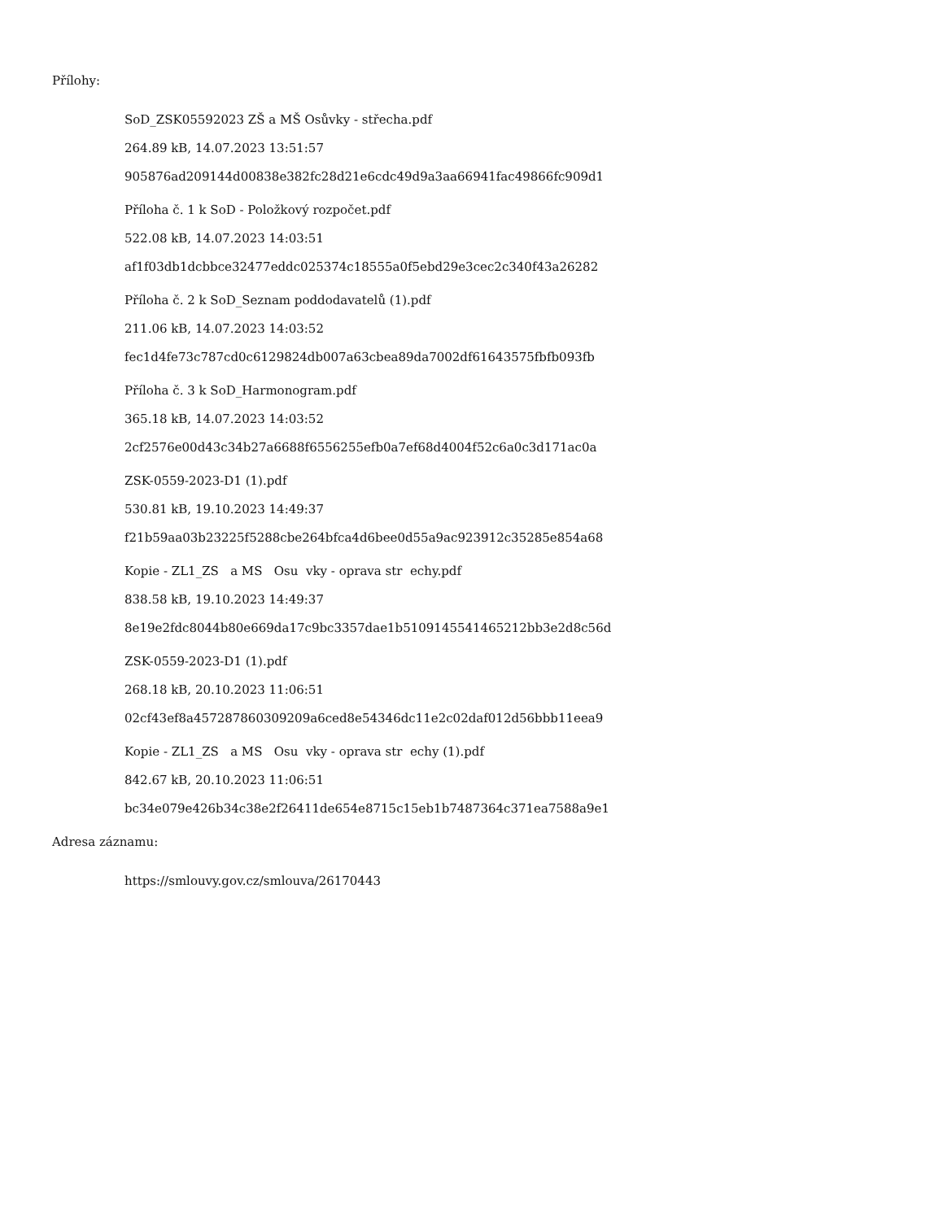Přílohy:
SoD_ZSK05592023 ZŠ a MŠ Osůvky - střecha.pdf
264.89 kB, 14.07.2023 13:51:57
905876ad209144d00838e382fc28d21e6cdc49d9a3aa66941fac49866fc909d1
Příloha č. 1 k SoD - Položkový rozpočet.pdf
522.08 kB, 14.07.2023 14:03:51
af1f03db1dcbbce32477eddc025374c18555a0f5ebd29e3cec2c340f43a26282
Příloha č. 2 k SoD_Seznam poddodavatelů (1).pdf
211.06 kB, 14.07.2023 14:03:52
fec1d4fe73c787cd0c6129824db007a63cbea89da7002df61643575fbfb093fb
Příloha č. 3 k SoD_Harmonogram.pdf
365.18 kB, 14.07.2023 14:03:52
2cf2576e00d43c34b27a6688f6556255efb0a7ef68d4004f52c6a0c3d171ac0a
ZSK-0559-2023-D1 (1).pdf
530.81 kB, 19.10.2023 14:49:37
f21b59aa03b23225f5288cbe264bfca4d6bee0d55a9ac923912c35285e854a68
Kopie - ZL1_ZS a MS Osu vky - oprava str echy.pdf
838.58 kB, 19.10.2023 14:49:37
8e19e2fdc8044b80e669da17c9bc3357dae1b5109145541465212bb3e2d8c56d
ZSK-0559-2023-D1 (1).pdf
268.18 kB, 20.10.2023 11:06:51
02cf43ef8a457287860309209a6ced8e54346dc11e2c02daf012d56bbb11eea9
Kopie - ZL1_ZS a MS Osu vky - oprava str echy (1).pdf
842.67 kB, 20.10.2023 11:06:51
bc34e079e426b34c38e2f26411de654e8715c15eb1b7487364c371ea7588a9e1
Adresa záznamu:
https://smlouvy.gov.cz/smlouva/26170443